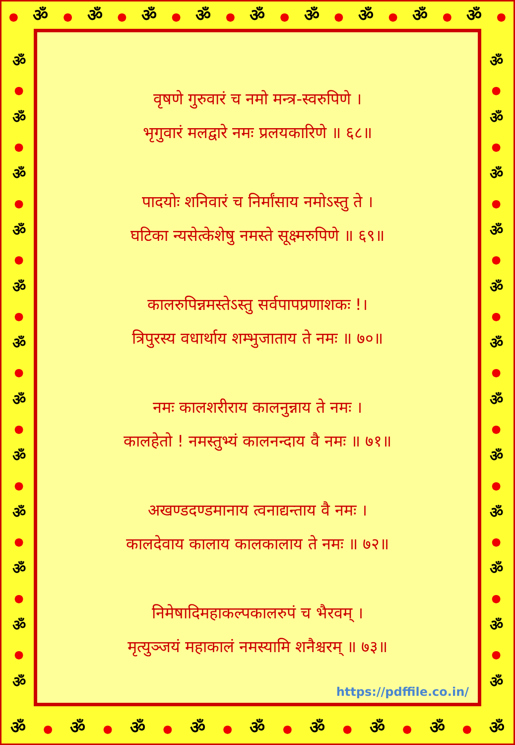● ॐ ● ॐ ● ॐ ● ॐ ● ॐ ● ॐ ● ॐ ● ॐ ● ॐ ●
ॐ
●
ॐ
●
ॐ
●
ॐ
●
ॐ
●
ॐ
●
ॐ
●
ॐ
●
ॐ
●
ॐ
●
ॐ
●
ॐ
ॐ
●
ॐ
●
ॐ
●
ॐ
●
ॐ
●
ॐ
●
ॐ
●
ॐ
●
ॐ
●
ॐ
●
ॐ
●
ॐ
वृषणे गुरुवारं च नमो मन्त्र-स्वरुपिणे ।
भृगुवारं मलद्वारे नमः प्रलयकारिणे ॥ ६८॥
पादयोः शनिवारं च निर्मांसाय नमोऽस्तु ते ।
घटिका न्यसेत्केशेषु नमस्ते सूक्ष्मरुपिणे ॥ ६९॥
कालरुपिन्नमस्तेऽस्तु सर्वपापप्रणाशकः !।
त्रिपुरस्य वधार्थाय शम्भुजाताय ते नमः ॥ ७०॥
नमः कालशरीराय कालनुन्नाय ते नमः ।
कालहेतो ! नमस्तुभ्यं कालनन्दाय वै नमः ॥ ७१॥
अखण्डदण्डमानाय त्वनाद्यन्ताय वै नमः ।
कालदेवाय कालाय कालकालाय ते नमः ॥ ७२॥
निमेषादिमहाकल्पकालरुपं च भैरवम् ।
मृत्युञ्जयं महाकालं नमस्यामि शनैश्चरम् ॥ ७३॥
https://pdffile.co.in/
ॐ ● ॐ ● ॐ ● ॐ ● ॐ ● ॐ ● ॐ ● ॐ ● ॐ